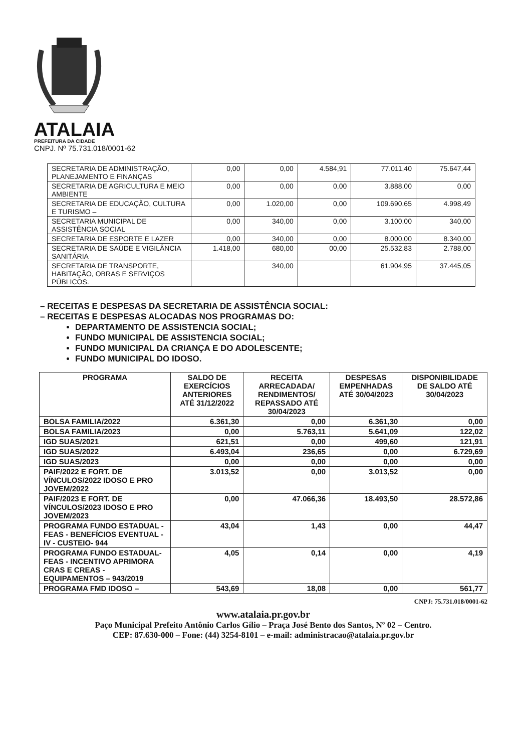ATALAIA
PREFEITURA DA CIDADE
CNPJ. Nº 75.731.018/0001-62
| SECRETARIA DE ADMINISTRAÇÃO, PLANEJAMENTO E FINANÇAS | 0,00 | 0,00 | 4.584,91 | 77.011,40 | 75.647,44 |
| SECRETARIA DE AGRICULTURA E MEIO AMBIENTE | 0,00 | 0,00 | 0,00 | 3.888,00 | 0,00 |
| SECRETARIA DE EDUCAÇÃO, CULTURA E TURISMO – | 0,00 | 1.020,00 | 0,00 | 109.690,65 | 4.998,49 |
| SECRETARIA MUNICIPAL DE ASSISTÊNCIA SOCIAL | 0,00 | 340,00 | 0,00 | 3.100,00 | 340,00 |
| SECRETARIA DE ESPORTE E LAZER | 0,00 | 340,00 | 0,00 | 8.000,00 | 8.340,00 |
| SECRETARIA DE SAÚDE E VIGILÂNCIA SANITÁRIA | 1.418,00 | 680,00 | 00,00 | 25.532,83 | 2.788,00 |
| SECRETARIA DE TRANSPORTE, HABITAÇÃO, OBRAS E SERVIÇOS PÚBLICOS. | | 340,00 | | 61.904,95 | 37.445,05 |
– RECEITAS E DESPESAS DA SECRETARIA DE ASSISTÊNCIA SOCIAL:
– RECEITAS E DESPESAS ALOCADAS NOS PROGRAMAS DO:
DEPARTAMENTO DE ASSISTENCIA SOCIAL;
FUNDO MUNICIPAL DE ASSISTENCIA SOCIAL;
FUNDO MUNICIPAL DA CRIANÇA E DO ADOLESCENTE;
FUNDO MUNICIPAL DO IDOSO.
| PROGRAMA | SALDO DE EXERCÍCIOS ANTERIORES ATÉ 31/12/2022 | RECEITA ARRECADADA/ RENDIMENTOS/ REPASSADO ATÉ 30/04/2023 | DESPESAS EMPENHADAS ATÉ 30/04/2023 | DISPONIBILIDADE DE SALDO ATÉ 30/04/2023 |
| --- | --- | --- | --- | --- |
| BOLSA FAMILIA/2022 | 6.361,30 | 0,00 | 6.361,30 | 0,00 |
| BOLSA FAMILIA/2023 | 0,00 | 5.763,11 | 5.641,09 | 122,02 |
| IGD SUAS/2021 | 621,51 | 0,00 | 499,60 | 121,91 |
| IGD SUAS/2022 | 6.493,04 | 236,65 | 0,00 | 6.729,69 |
| IGD SUAS/2023 | 0,00 | 0,00 | 0,00 | 0,00 |
| PAIF/2022 E FORT. DE VÍNCULOS/2022 IDOSO E PRO JOVEM/2022 | 3.013,52 | 0,00 | 3.013,52 | 0,00 |
| PAIF/2023 E FORT. DE VÍNCULOS/2023 IDOSO E PRO JOVEM/2023 | 0,00 | 47.066,36 | 18.493,50 | 28.572,86 |
| PROGRAMA FUNDO ESTADUAL - FEAS - BENEFÍCIOS EVENTUAL - IV - CUSTEIO- 944 | 43,04 | 1,43 | 0,00 | 44,47 |
| PROGRAMA FUNDO ESTADUAL- FEAS - INCENTIVO APRIMORA CRAS E CREAS - EQUIPAMENTOS – 943/2019 | 4,05 | 0,14 | 0,00 | 4,19 |
| PROGRAMA FMD IDOSO – | 543,69 | 18,08 | 0,00 | 561,77 |
CNPJ: 75.731.018/0001-62
www.atalaia.pr.gov.br
Paço Municipal Prefeito Antônio Carlos Gílio – Praça José Bento dos Santos, Nº 02 – Centro.
CEP: 87.630-000 – Fone: (44) 3254-8101 – e-mail: administracao@atalaia.pr.gov.br